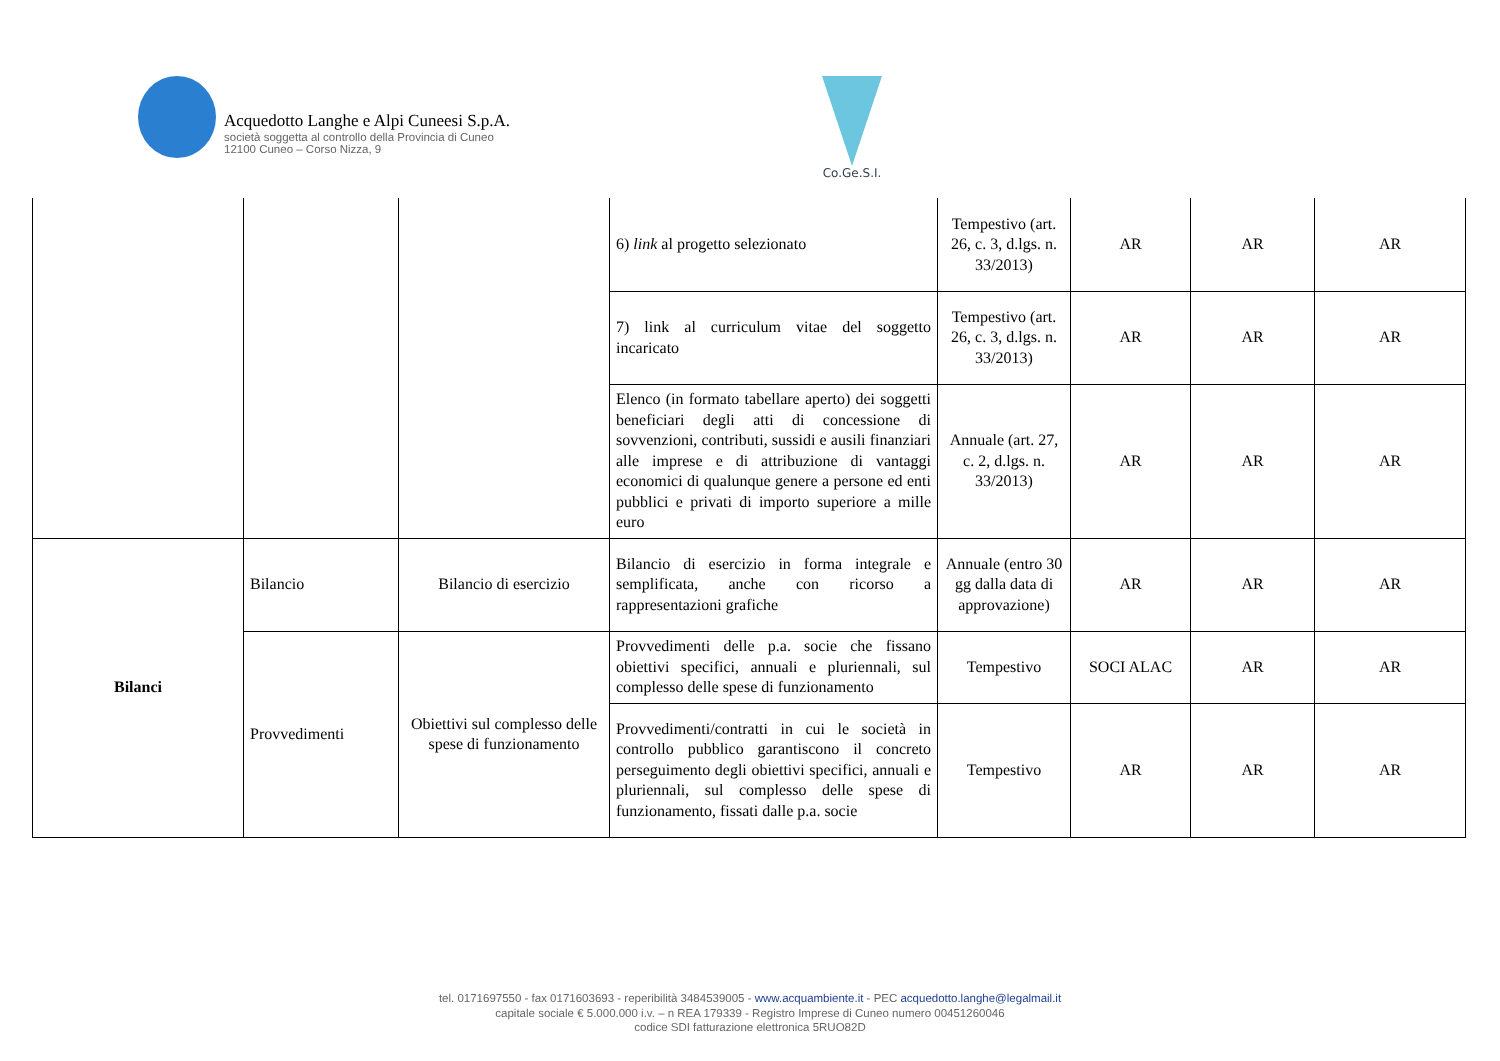Acquedotto Langhe e Alpi Cuneesi S.p.A.
società soggetta al controllo della Provincia di Cuneo
12100 Cuneo – Corso Nizza, 9
Co.Ge.S.I.
| | | | 6) link al progetto selezionato | Tempestivo (art. 26, c. 3, d.lgs. n. 33/2013) | AR | AR | AR |
| | | | 7) link al curriculum vitae del soggetto incaricato | Tempestivo (art. 26, c. 3, d.lgs. n. 33/2013) | AR | AR | AR |
| | | | Elenco (in formato tabellare aperto) dei soggetti beneficiari degli atti di concessione di sovvenzioni, contributi, sussidi e ausili finanziari alle imprese e di attribuzione di vantaggi economici di qualunque genere a persone ed enti pubblici e privati di importo superiore a mille euro | Annuale (art. 27, c. 2, d.lgs. n. 33/2013) | AR | AR | AR |
| Bilanci | Bilancio | Bilancio di esercizio | Bilancio di esercizio in forma integrale e semplificata, anche con ricorso a rappresentazioni grafiche | Annuale (entro 30 gg dalla data di approvazione) | AR | AR | AR |
| | Provvedimenti | Obiettivi sul complesso delle spese di funzionamento | Provvedimenti delle p.a. socie che fissano obiettivi specifici, annuali e pluriennali, sul complesso delle spese di funzionamento | Tempestivo | SOCI ALAC | AR | AR |
| | | | Provvedimenti/contratti in cui le società in controllo pubblico garantiscono il concreto perseguimento degli obiettivi specifici, annuali e pluriennali, sul complesso delle spese di funzionamento, fissati dalle p.a. socie | Tempestivo | AR | AR | AR |
tel. 0171697550 - fax 0171603693 - reperibilità 3484539005 - www.acquambiente.it - PEC acquedotto.langhe@legalmail.it
capitale sociale € 5.000.000 i.v. – n REA 179339 - Registro Imprese di Cuneo numero 00451260046
codice SDI fatturazione elettronica 5RUO82D